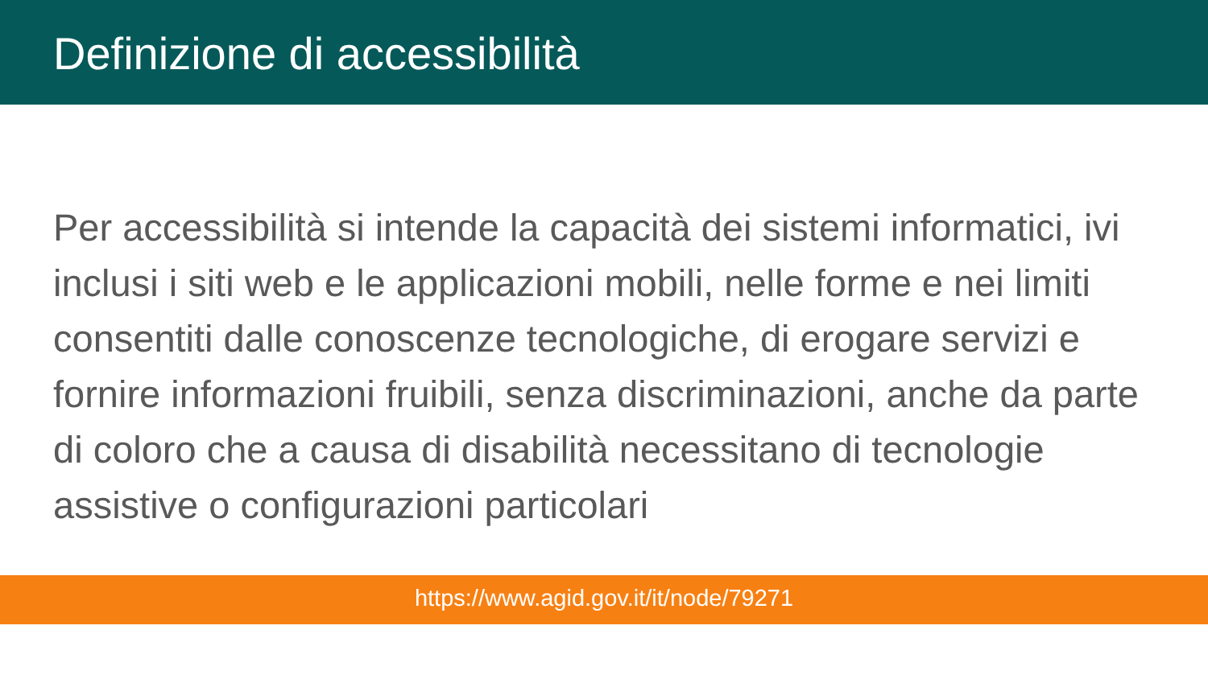Definizione di accessibilità
Per accessibilità si intende la capacità dei sistemi informatici, ivi inclusi i siti web e le applicazioni mobili, nelle forme e nei limiti consentiti dalle conoscenze tecnologiche, di erogare servizi e fornire informazioni fruibili, senza discriminazioni, anche da parte di coloro che a causa di disabilità necessitano di tecnologie assistive o configurazioni particolari
https://www.agid.gov.it/it/node/79271